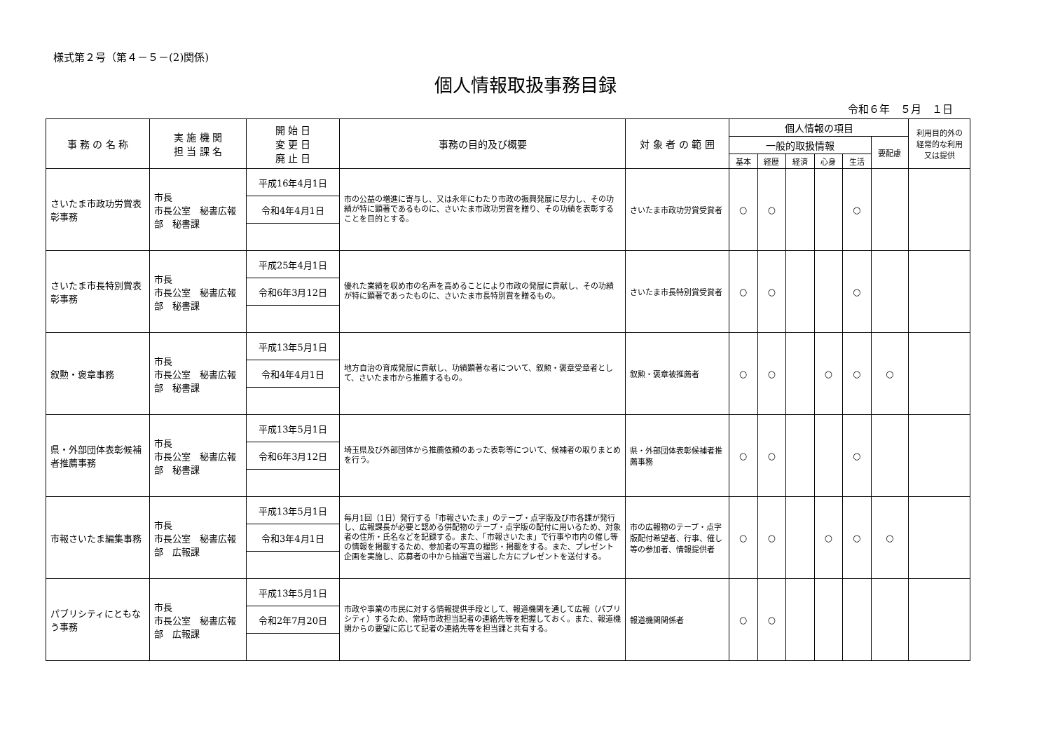様式第２号（第４－５－(2)関係)
個人情報取扱事務目録
令和６年　５月　１日
| 事 務 の 名 称 | 実 施 機 関 担 当 課 名 | 開 始 日 変 更 日 廃 止 日 | 事務の目的及び概要 | 対 象 者 の 範 囲 | 個人情報の項目 | | | | | | 利用目的外の経常的な利用又は提供 |
| --- | --- | --- | --- | --- | --- | --- | --- | --- | --- | --- | --- |
| | | | | | 一般的取扱情報 | | | | | 要配慮 | |
| | | | | | 基本 | 経歴 | 経済 | 心身 | 生活 | | |
| さいたま市政功労賞表彰事務 | 市長 市長公室 秘書広報部 秘書課 | 平成16年4月1日 | 市の公益の増進に寄与し、又は永年にわたり市政の振興発展に尽力し、その功績が特に顕著であるものに、さいたま市政功労賞を贈り、その功績を表彰することを目的とする。 | さいたま市政功労賞受賞者 | ○ | ○ | | | ○ | | |
| | | 令和4年4月1日 | | | | | | | | | |
| さいたま市長特別賞表彰事務 | 市長 市長公室 秘書広報部 秘書課 | 平成25年4月1日 | 優れた業績を収め市の名声を高めることにより市政の発展に貢献し、その功績が特に顕著であったものに、さいたま市長特別賞を贈るもの。 | さいたま市長特別賞受賞者 | ○ | ○ | | | ○ | | |
| | | 令和6年3月12日 | | | | | | | | | |
| 叙勲・褒章事務 | 市長 市長公室 秘書広報部 秘書課 | 平成13年5月1日 | 地方自治の育成発展に貢献し、功績顕著な者について、叙勲・褒章受章者として、さいたま市から推薦するもの。 | 叙勲・褒章被推薦者 | ○ | ○ | | ○ | ○ | ○ | |
| | | 令和4年4月1日 | | | | | | | | | |
| 県・外部団体表彰候補者推薦事務 | 市長 市長公室 秘書広報部 秘書課 | 平成13年5月1日 | 埼玉県及び外部団体から推薦依頼のあった表彰等について、候補者の取りまとめを行う。 | 県・外部団体表彰候補者推薦事務 | ○ | ○ | | | ○ | | |
| | | 令和6年3月12日 | | | | | | | | | |
| 市報さいたま編集事務 | 市長 市長公室 秘書広報部 広報課 | 平成13年5月1日 | 毎月1回（1日）発行する「市報さいたま」のテープ・点字版及び市各課が発行し、広報課長が必要と認める併配物のテープ・点字版の配付に用いるため、対象者の住所・氏名などを記録する。また、「市報さいたま」で行事や市内の催し等の情報を掲載するため、参加者の写真の撮影・掲載をする。また、プレゼント企画を実施し、応募者の中から抽選で当選した方にプレゼントを送付する。 | 市の広報物のテープ・点字版配付希望者、行事、催し等の参加者、情報提供者 | ○ | ○ | | ○ | ○ | ○ | |
| | | 令和3年4月1日 | | | | | | | | | |
| パブリシティにともなう事務 | 市長 市長公室 秘書広報部 広報課 | 平成13年5月1日 | 市政や事業の市民に対する情報提供手段として、報道機関を通して広報（パブリシティ）するため、常時市政担当記者の連絡先等を把握しておく。また、報道機関からの要望に応じて記者の連絡先等を担当課と共有する。 | 報道機関関係者 | ○ | ○ | | | | | |
| | | 令和2年7月20日 | | | | | | | | | |